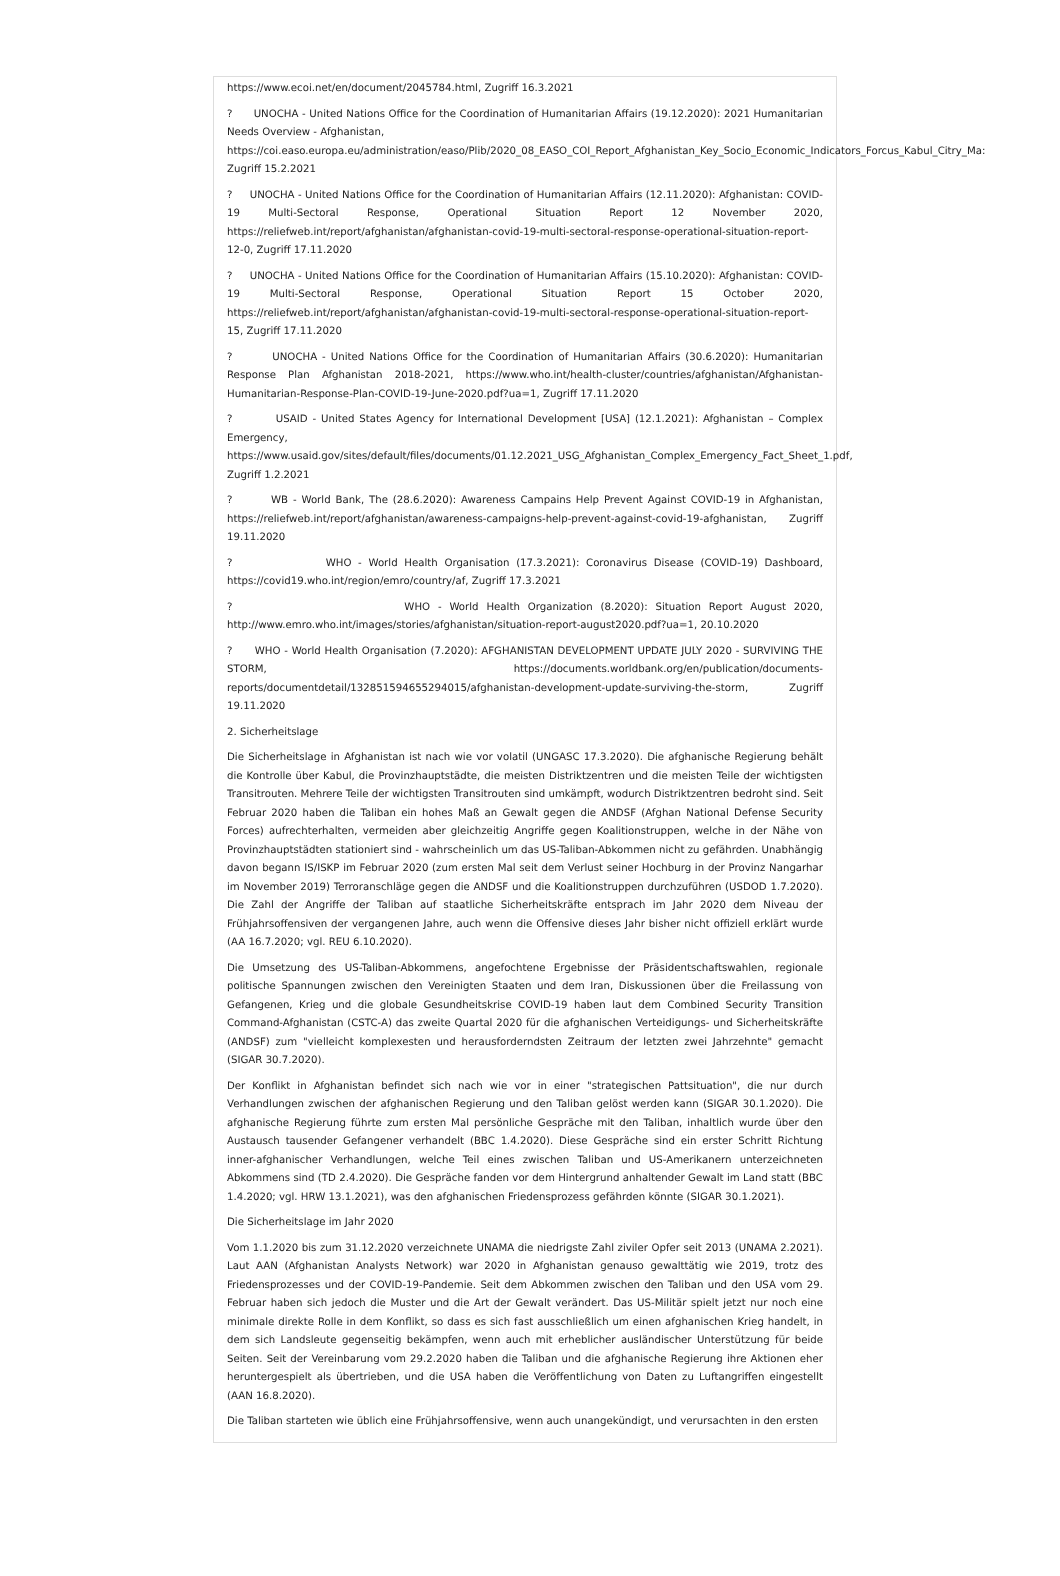https://www.ecoi.net/en/document/2045784.html, Zugriff 16.3.2021
? UNOCHA - United Nations Office for the Coordination of Humanitarian Affairs (19.12.2020): 2021 Humanitarian Needs Overview - Afghanistan,
https://coi.easo.europa.eu/administration/easo/Plib/2020_08_EASO_COI_Report_Afghanistan_Key_Socio_Economic_Indicators_Forcus_Kabul_Citry_Ma:
Zugriff 15.2.2021
? UNOCHA - United Nations Office for the Coordination of Humanitarian Affairs (12.11.2020): Afghanistan: COVID-19 Multi-Sectoral Response, Operational Situation Report 12 November 2020, https://reliefweb.int/report/afghanistan/afghanistan-covid-19-multi-sectoral-response-operational-situation-report-12-0, Zugriff 17.11.2020
? UNOCHA - United Nations Office for the Coordination of Humanitarian Affairs (15.10.2020): Afghanistan: COVID-19 Multi-Sectoral Response, Operational Situation Report 15 October 2020, https://reliefweb.int/report/afghanistan/afghanistan-covid-19-multi-sectoral-response-operational-situation-report-15, Zugriff 17.11.2020
? UNOCHA - United Nations Office for the Coordination of Humanitarian Affairs (30.6.2020): Humanitarian Response Plan Afghanistan 2018-2021, https://www.who.int/health-cluster/countries/afghanistan/Afghanistan-Humanitarian-Response-Plan-COVID-19-June-2020.pdf?ua=1, Zugriff 17.11.2020
? USAID - United States Agency for International Development [USA] (12.1.2021): Afghanistan – Complex Emergency,
https://www.usaid.gov/sites/default/files/documents/01.12.2021_USG_Afghanistan_Complex_Emergency_Fact_Sheet_1.pdf, Zugriff 1.2.2021
? WB - World Bank, The (28.6.2020): Awareness Campains Help Prevent Against COVID-19 in Afghanistan, https://reliefweb.int/report/afghanistan/awareness-campaigns-help-prevent-against-covid-19-afghanistan, Zugriff 19.11.2020
? WHO - World Health Organisation (17.3.2021): Coronavirus Disease (COVID-19) Dashboard, https://covid19.who.int/region/emro/country/af, Zugriff 17.3.2021
? WHO - World Health Organization (8.2020): Situation Report August 2020, http://www.emro.who.int/images/stories/afghanistan/situation-report-august2020.pdf?ua=1, 20.10.2020
? WHO - World Health Organisation (7.2020): AFGHANISTAN DEVELOPMENT UPDATE JULY 2020 - SURVIVING THE STORM, https://documents.worldbank.org/en/publication/documents-reports/documentdetail/132851594655294015/afghanistan-development-update-surviving-the-storm, Zugriff 19.11.2020
2. Sicherheitslage
Die Sicherheitslage in Afghanistan ist nach wie vor volatil (UNGASC 17.3.2020). Die afghanische Regierung behält die Kontrolle über Kabul, die Provinzhauptstädte, die meisten Distriktzentren und die meisten Teile der wichtigsten Transitrouten. Mehrere Teile der wichtigsten Transitrouten sind umkämpft, wodurch Distriktzentren bedroht sind. Seit Februar 2020 haben die Taliban ein hohes Maß an Gewalt gegen die ANDSF (Afghan National Defense Security Forces) aufrechterhalten, vermeiden aber gleichzeitig Angriffe gegen Koalitionstruppen, welche in der Nähe von Provinzhauptstädten stationiert sind - wahrscheinlich um das US-Taliban-Abkommen nicht zu gefährden. Unabhängig davon begann IS/ISKP im Februar 2020 (zum ersten Mal seit dem Verlust seiner Hochburg in der Provinz Nangarhar im November 2019) Terroranschläge gegen die ANDSF und die Koalitionstruppen durchzuführen (USDOD 1.7.2020). Die Zahl der Angriffe der Taliban auf staatliche Sicherheitskräfte entsprach im Jahr 2020 dem Niveau der Frühjahrsoffensiven der vergangenen Jahre, auch wenn die Offensive dieses Jahr bisher nicht offiziell erklärt wurde (AA 16.7.2020; vgl. REU 6.10.2020).
Die Umsetzung des US-Taliban-Abkommens, angefochtene Ergebnisse der Präsidentschaftswahlen, regionale politische Spannungen zwischen den Vereinigten Staaten und dem Iran, Diskussionen über die Freilassung von Gefangenen, Krieg und die globale Gesundheitskrise COVID-19 haben laut dem Combined Security Transition Command-Afghanistan (CSTC-A) das zweite Quartal 2020 für die afghanischen Verteidigungs- und Sicherheitskräfte (ANDSF) zum "vielleicht komplexesten und herausforderndsten Zeitraum der letzten zwei Jahrzehnte" gemacht (SIGAR 30.7.2020).
Der Konflikt in Afghanistan befindet sich nach wie vor in einer "strategischen Pattsituation", die nur durch Verhandlungen zwischen der afghanischen Regierung und den Taliban gelöst werden kann (SIGAR 30.1.2020). Die afghanische Regierung führte zum ersten Mal persönliche Gespräche mit den Taliban, inhaltlich wurde über den Austausch tausender Gefangener verhandelt (BBC 1.4.2020). Diese Gespräche sind ein erster Schritt Richtung inner-afghanischer Verhandlungen, welche Teil eines zwischen Taliban und US-Amerikanern unterzeichneten Abkommens sind (TD 2.4.2020). Die Gespräche fanden vor dem Hintergrund anhaltender Gewalt im Land statt (BBC 1.4.2020; vgl. HRW 13.1.2021), was den afghanischen Friedensprozess gefährden könnte (SIGAR 30.1.2021).
Die Sicherheitslage im Jahr 2020
Vom 1.1.2020 bis zum 31.12.2020 verzeichnete UNAMA die niedrigste Zahl ziviler Opfer seit 2013 (UNAMA 2.2021). Laut AAN (Afghanistan Analysts Network) war 2020 in Afghanistan genauso gewalttätig wie 2019, trotz des Friedensprozesses und der COVID-19-Pandemie. Seit dem Abkommen zwischen den Taliban und den USA vom 29. Februar haben sich jedoch die Muster und die Art der Gewalt verändert. Das US-Militär spielt jetzt nur noch eine minimale direkte Rolle in dem Konflikt, so dass es sich fast ausschließlich um einen afghanischen Krieg handelt, in dem sich Landsleute gegenseitig bekämpfen, wenn auch mit erheblicher ausländischer Unterstützung für beide Seiten. Seit der Vereinbarung vom 29.2.2020 haben die Taliban und die afghanische Regierung ihre Aktionen eher heruntergespielt als übertrieben, und die USA haben die Veröffentlichung von Daten zu Luftangriffen eingestellt (AAN 16.8.2020).
Die Taliban starteten wie üblich eine Frühjahrsoffensive, wenn auch unangekündigt, und verursachten in den ersten